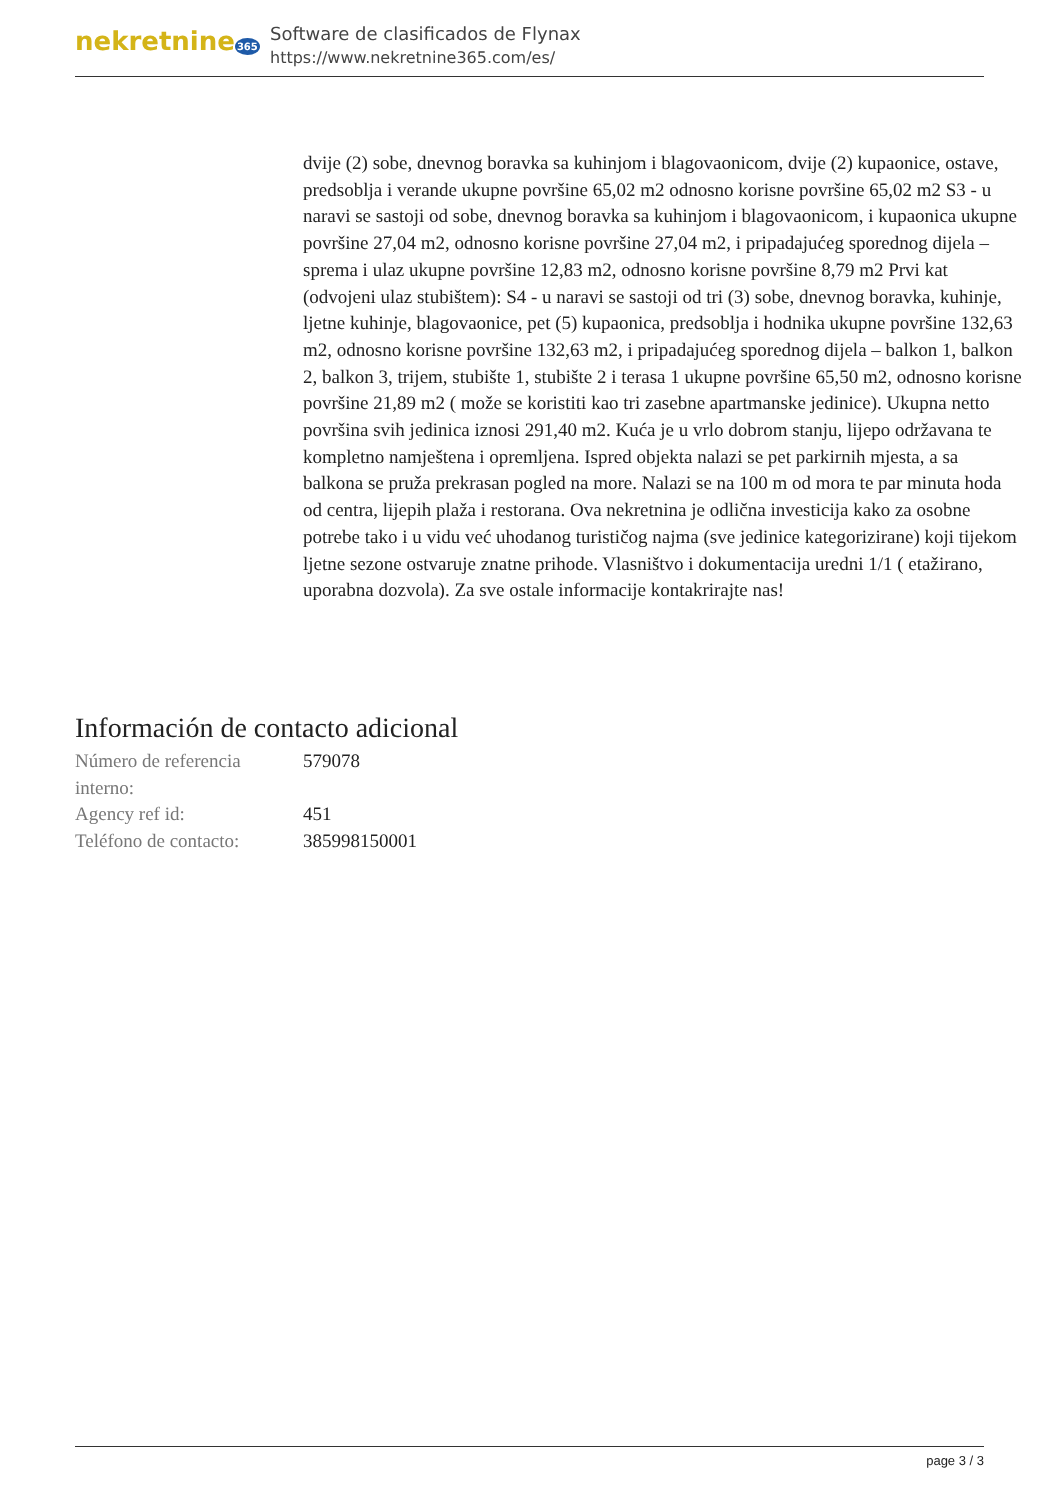nekretnine365
Software de clasificados de Flynax
https://www.nekretnine365.com/es/
dvije (2) sobe, dnevnog boravka sa kuhinjom i blagovaonicom, dvije (2) kupaonice, ostave, predsoblja i verande ukupne površine 65,02 m2 odnosno korisne površine 65,02 m2 S3 - u naravi se sastoji od sobe, dnevnog boravka sa kuhinjom i blagovaonicom, i kupaonica ukupne površine 27,04 m2, odnosno korisne površine 27,04 m2, i pripadajućeg sporednog dijela – sprema i ulaz ukupne površine 12,83 m2, odnosno korisne površine 8,79 m2 Prvi kat (odvojeni ulaz stubištem): S4 - u naravi se sastoji od tri (3) sobe, dnevnog boravka, kuhinje, ljetne kuhinje, blagovaonice, pet (5) kupaonica, predsoblja i hodnika ukupne površine 132,63 m2, odnosno korisne površine 132,63 m2, i pripadajućeg sporednog dijela – balkon 1, balkon 2, balkon 3, trijem, stubište 1, stubište 2 i terasa 1 ukupne površine 65,50 m2, odnosno korisne površine 21,89 m2 ( može se koristiti kao tri zasebne apartmanske jedinice). Ukupna netto površina svih jedinica iznosi 291,40 m2. Kuća je u vrlo dobrom stanju, lijepo održavana te kompletno namještena i opremljena. Ispred objekta nalazi se pet parkirnih mjesta, a sa balkona se pruža prekrasan pogled na more. Nalazi se na 100 m od mora te par minuta hoda od centra, lijepih plaža i restorana. Ova nekretnina je odlična investicija kako za osobne potrebe tako i u vidu već uhodanog turističog najma (sve jedinice kategorizirane) koji tijekom ljetne sezone ostvaruje znatne prihode. Vlasništvo i dokumentacija uredni 1/1 ( etažirano, uporabna dozvola). Za sve ostale informacije kontakrirajte nas!
Información de contacto adicional
| Número de referencia interno: | 579078 |
| Agency ref id: | 451 |
| Teléfono de contacto: | 385998150001 |
page 3 / 3